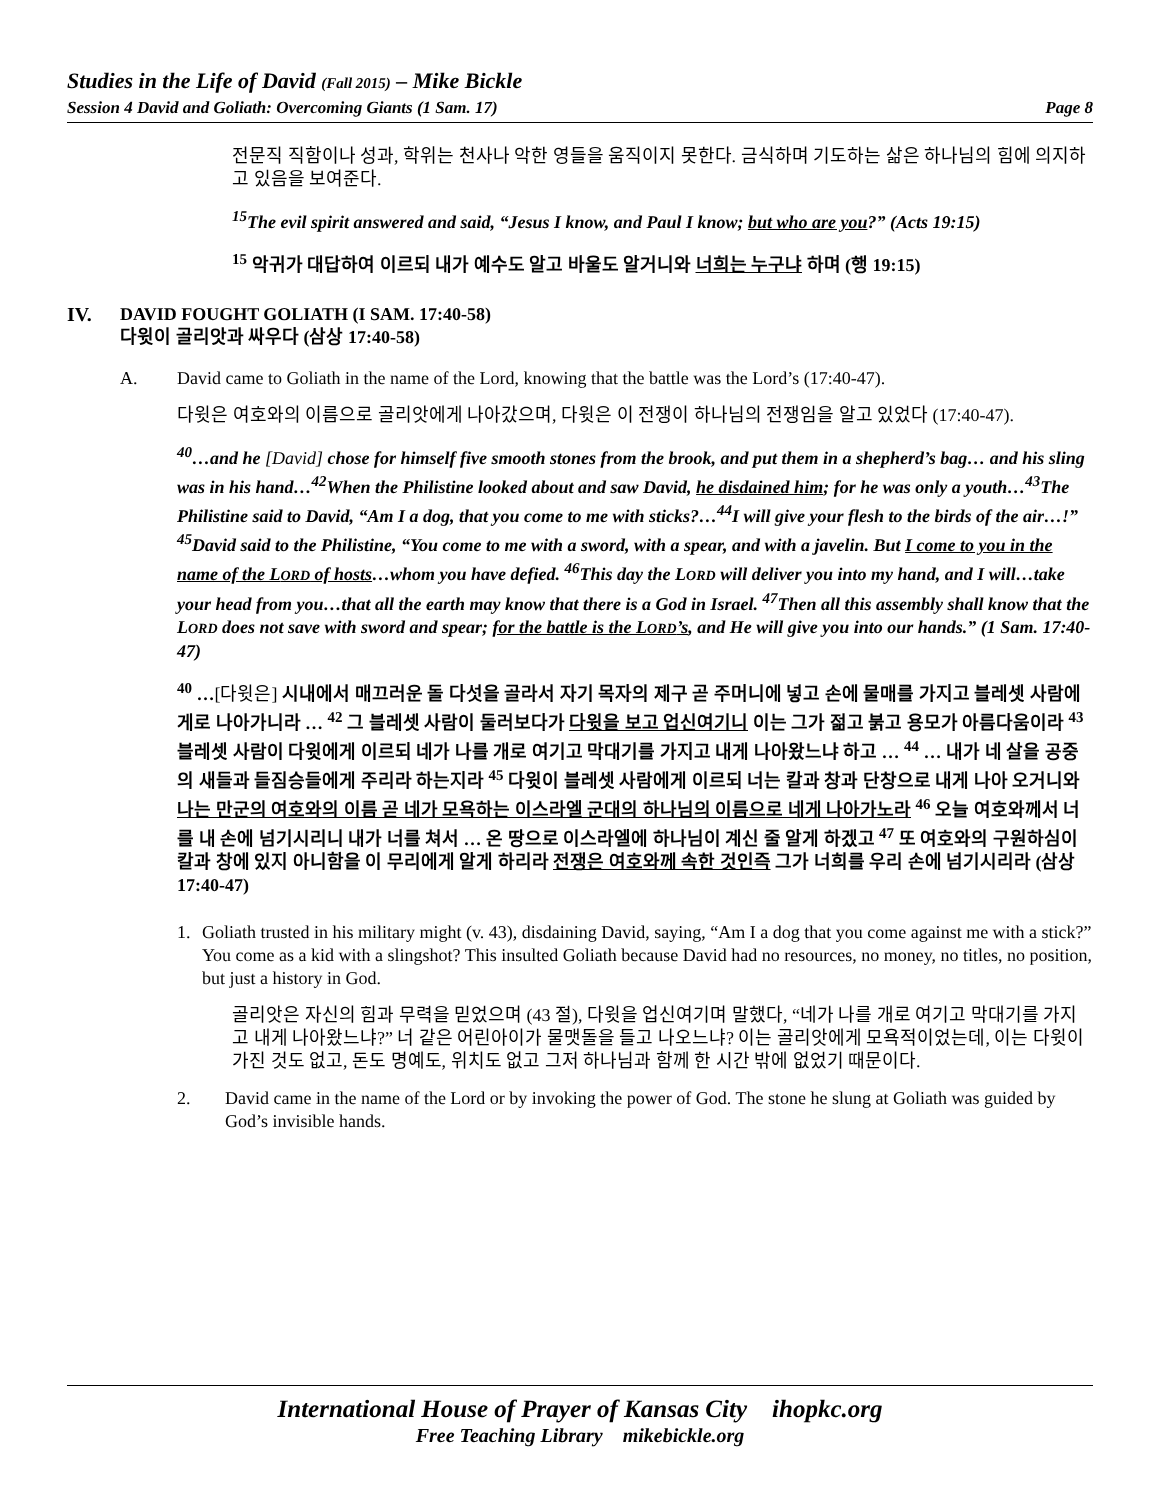Studies in the Life of David (Fall 2015) – Mike Bickle
Session 4 David and Goliath: Overcoming Giants (1 Sam. 17) Page 8
전문직 직함이나 성과, 학위는 천사나 악한 영들을 움직이지 못한다. 금식하며 기도하는 삶은 하나님의 힘에 의지하고 있음을 보여준다.
<sup>15</sup> The evil spirit answered and said, “Jesus I know, and Paul I know; but who are you?” (Acts 19:15)
<sup>15</sup> 악귀가 대답하여 이르되 내가 예수도 알고 바울도 알거니와 너희는 누구냐 하며 (행 19:15)
IV. DAVID FOUGHT GOLIATH (I SAM. 17:40-58)
다윗이 골리앗과 싸우다 (삼상 17:40-58)
A. David came to Goliath in the name of the Lord, knowing that the battle was the Lord’s (17:40-47).
다윗은 여호와의 이름으로 골리앗에게 나아갔으며, 다윗은 이 전쟁이 하나님의 전쟁임을 알고 있었다 (17:40-47).
<sup>40</sup>…and he [David] chose for himself five smooth stones from the brook, and put them in a shepherd’s bag… and his sling was in his hand…<sup>42</sup>When the Philistine looked about and saw David, he disdained him; for he was only a youth…<sup>43</sup>The Philistine said to David, “Am I a dog, that you come to me with sticks?…<sup>44</sup>I will give your flesh to the birds of the air…!” <sup>45</sup>David said to the Philistine, “You come to me with a sword, with a spear, and with a javelin. But I come to you in the name of the LORD of hosts…whom you have defied. <sup>46</sup>This day the LORD will deliver you into my hand, and I will…take your head from you…that all the earth may know that there is a God in Israel. <sup>47</sup>Then all this assembly shall know that the LORD does not save with sword and spear; for the battle is the LORD’s, and He will give you into our hands.” (1 Sam. 17:40-47)
<sup>40</sup> …[다윗은] 시내에서 매끄러운 돌 다섯을 골라서 자기 목자의 제구 곧 주머니에 넣고 손에 물매를 가지고 블레셋 사람에게로 나아가니라 … <sup>42</sup> 그 블레셋 사람이 둘러보다가 다윗을 보고 업신여기니 이는 그가 젊고 붉고 용모가 아름다움이라 <sup>43</sup> 블레셋 사람이 다윗에게 이르되 네가 나를 개로 여기고 막대기를 가지고 내게 나아왔느냐 하고 … <sup>44</sup> … 내가 네 살을 공중의 새들과 들짐승들에게 주리라 하는지라 <sup>45</sup> 다윗이 블레셋 사람에게 이르되 너는 칼과 창과 단창으로 내게 나아 오거니와 나는 만군의 여호와의 이름 곧 네가 모욕하는 이스라엘 군대의 하나님의 이름으로 네게 나아가노라 <sup>46</sup> 오늘 여호와께서 너를 내 손에 넘기시리니 내가 너를 쳐서 … 온 땅으로 이스라엘에 하나님이 계신 줄 알게 하겠고 <sup>47</sup> 또 여호와의 구원하심이 칼과 창에 있지 아니함을 이 무리에게 알게 하리라 전쟁은 여호와께 속한 것인즉 그가 너희를 우리 손에 넘기시리라 (삼상 17:40-47)
1. Goliath trusted in his military might (v. 43), disdaining David, saying, “Am I a dog that you come against me with a stick?” You come as a kid with a slingshot? This insulted Goliath because David had no resources, no money, no titles, no position, but just a history in God.
골리앗은 자신의 힘과 무력을 믿었으며 (43 절), 다윗을 업신여기며 말했다, “네가 나를 개로 여기고 막대기를 가지고 내게 나아왔느냐?” 너 같은 어린아이가 물맷돌을 들고 나오느냐? 이는 골리앗에게 모욕적이었는데, 이는 다윗이 가진 것도 없고, 돈도 명예도, 위치도 없고 그저 하나님과 함께 한 시간 밖에 없었기 때문이다.
2. David came in the name of the Lord or by invoking the power of God. The stone he slung at Goliath was guided by God’s invisible hands.
International House of Prayer of Kansas City ihopkc.org
Free Teaching Library mikebickle.org